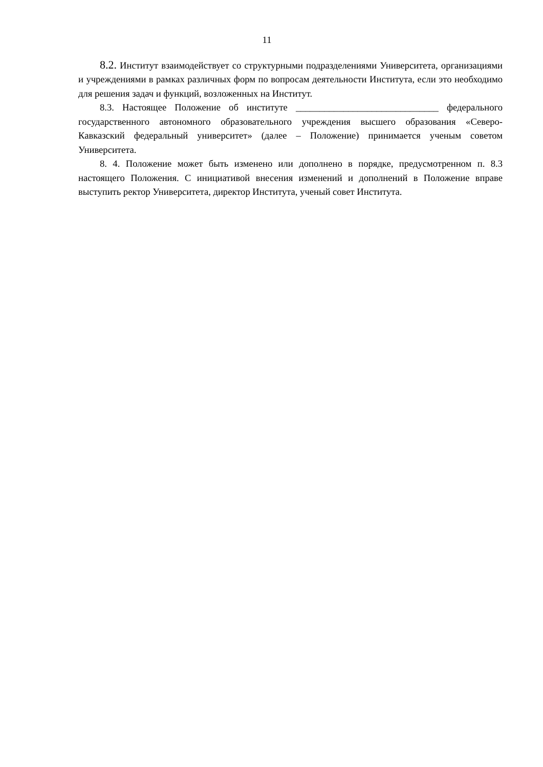11
8.2. Институт взаимодействует со структурными подразделениями Университета, организациями и учреждениями в рамках различных форм по вопросам деятельности Института, если это необходимо для решения задач и функций, возложенных на Институт.
8.3. Настоящее Положение об институте ______________________________ федерального государственного автономного образовательного учреждения высшего образования «Северо-Кавказский федеральный университет» (далее – Положение) принимается ученым советом Университета.
8. 4. Положение может быть изменено или дополнено в порядке, предусмотренном п. 8.3 настоящего Положения. С инициативой внесения изменений и дополнений в Положение вправе выступить ректор Университета, директор Института, ученый совет Института.